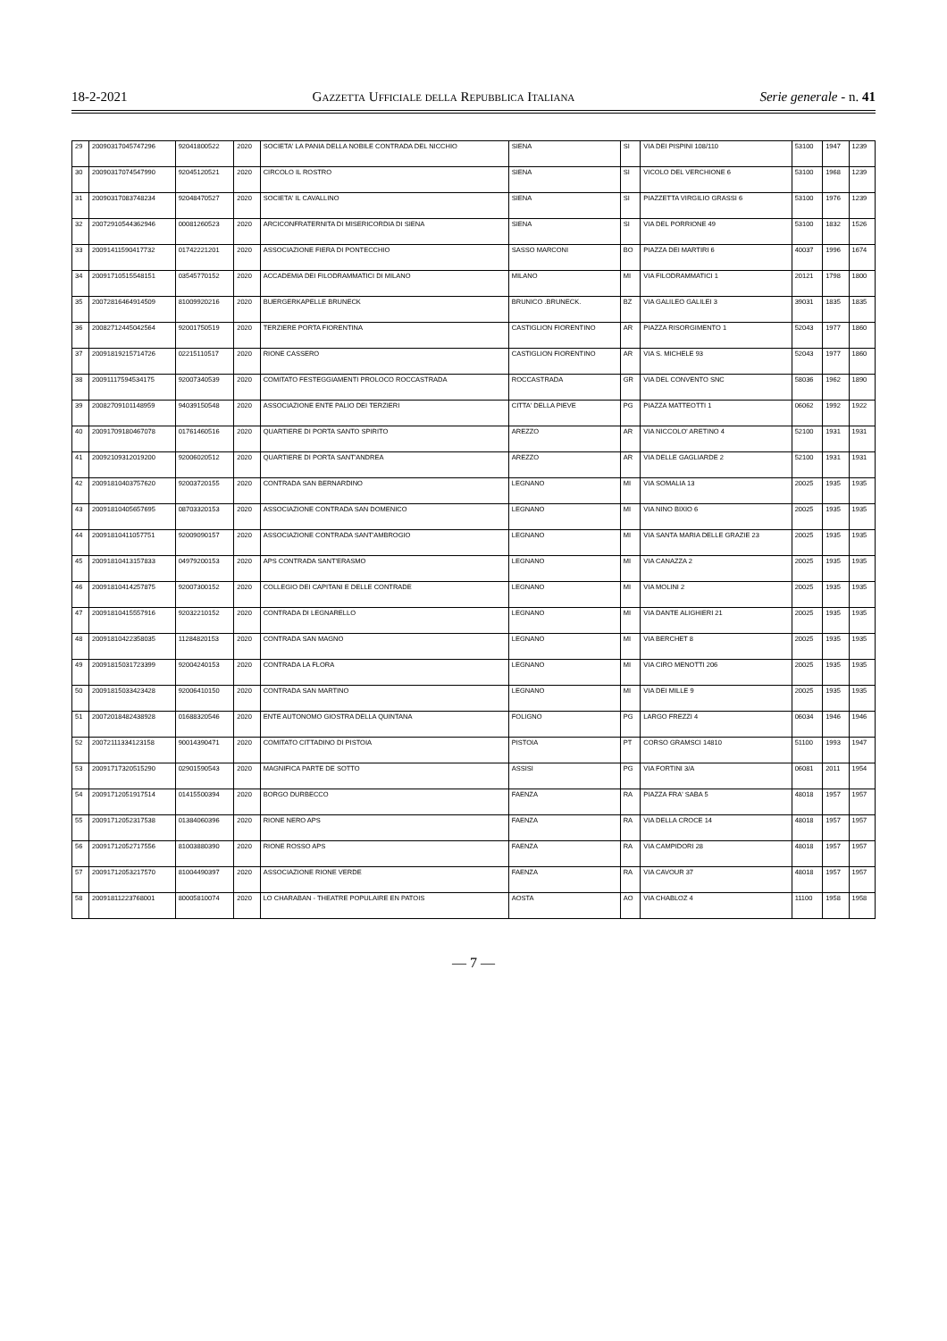18-2-2021 Gazzetta Ufficiale della Repubblica Italiana Serie generale - n. 41
| 29 | 20090317045747296 | 92041800522 | 2020 | SOCIETA' LA PANIA DELLA NOBILE CONTRADA DEL NICCHIO | SIENA | SI | VIA DEI PISPINI 108/110 | 53100 | 1947 | 1239 |
| 30 | 20090317074547990 | 92045120521 | 2020 | CIRCOLO IL ROSTRO | SIENA | SI | VICOLO DEL VERCHIONE 6 | 53100 | 1968 | 1239 |
| 31 | 20090317083748234 | 92048470527 | 2020 | SOCIETA' IL CAVALLINO | SIENA | SI | PIAZZETTA VIRGILIO GRASSI 6 | 53100 | 1976 | 1239 |
| 32 | 20072910544362946 | 00081260523 | 2020 | ARCICONFRATERNITA DI MISERICORDIA DI SIENA | SIENA | SI | VIA DEL PORRIONE 49 | 53100 | 1832 | 1526 |
| 33 | 20091411590417732 | 01742221201 | 2020 | ASSOCIAZIONE FIERA DI PONTECCHIO | SASSO MARCONI | BO | PIAZZA DEI MARTIRI 6 | 40037 | 1996 | 1674 |
| 34 | 20091710515548151 | 03545770152 | 2020 | ACCADEMIA DEI FILODRAMMATICI DI MILANO | MILANO | MI | VIA FILODRAMMATICI 1 | 20121 | 1798 | 1800 |
| 35 | 20072816464914509 | 81009920216 | 2020 | BUERGERKAPELLE BRUNECK | BRUNICO .BRUNECK. | BZ | VIA GALILEO GALILEI 3 | 39031 | 1835 | 1835 |
| 36 | 20082712445042564 | 92001750519 | 2020 | TERZIERE PORTA FIORENTINA | CASTIGLION FIORENTINO | AR | PIAZZA RISORGIMENTO 1 | 52043 | 1977 | 1860 |
| 37 | 20091819215714726 | 02215110517 | 2020 | RIONE CASSERO | CASTIGLION FIORENTINO | AR | VIA S. MICHELE 93 | 52043 | 1977 | 1860 |
| 38 | 20091117594534175 | 92007340539 | 2020 | COMITATO FESTEGGIAMENTI PROLOCO ROCCASTRADA | ROCCASTRADA | GR | VIA DEL CONVENTO SNC | 58036 | 1962 | 1890 |
| 39 | 20082709101148959 | 94039150548 | 2020 | ASSOCIAZIONE ENTE PALIO DEI TERZIERI | CITTA' DELLA PIEVE | PG | PIAZZA MATTEOTTI 1 | 06062 | 1992 | 1922 |
| 40 | 20091709180467078 | 01761460516 | 2020 | QUARTIERE DI PORTA SANTO SPIRITO | AREZZO | AR | VIA NICCOLO' ARETINO 4 | 52100 | 1931 | 1931 |
| 41 | 20092109312019200 | 92006020512 | 2020 | QUARTIERE DI PORTA SANT'ANDREA | AREZZO | AR | VIA DELLE GAGLIARDE 2 | 52100 | 1931 | 1931 |
| 42 | 20091810403757620 | 92003720155 | 2020 | CONTRADA SAN BERNARDINO | LEGNANO | MI | VIA SOMALIA 13 | 20025 | 1935 | 1935 |
| 43 | 20091810405657695 | 08703320153 | 2020 | ASSOCIAZIONE CONTRADA SAN DOMENICO | LEGNANO | MI | VIA NINO BIXIO 6 | 20025 | 1935 | 1935 |
| 44 | 20091810411057751 | 92009090157 | 2020 | ASSOCIAZIONE CONTRADA SANT'AMBROGIO | LEGNANO | MI | VIA SANTA MARIA DELLE GRAZIE 23 | 20025 | 1935 | 1935 |
| 45 | 20091810413157833 | 04979200153 | 2020 | APS CONTRADA SANT'ERASMO | LEGNANO | MI | VIA CANAZZA 2 | 20025 | 1935 | 1935 |
| 46 | 20091810414257875 | 92007300152 | 2020 | COLLEGIO DEI CAPITANI E DELLE CONTRADE | LEGNANO | MI | VIA MOLINI 2 | 20025 | 1935 | 1935 |
| 47 | 20091810415557916 | 92032210152 | 2020 | CONTRADA DI LEGNARELLO | LEGNANO | MI | VIA DANTE ALIGHIERI 21 | 20025 | 1935 | 1935 |
| 48 | 20091810422358035 | 11284820153 | 2020 | CONTRADA SAN MAGNO | LEGNANO | MI | VIA BERCHET 8 | 20025 | 1935 | 1935 |
| 49 | 20091815031723399 | 92004240153 | 2020 | CONTRADA LA FLORA | LEGNANO | MI | VIA CIRO MENOTTI 206 | 20025 | 1935 | 1935 |
| 50 | 20091815033423428 | 92006410150 | 2020 | CONTRADA SAN MARTINO | LEGNANO | MI | VIA DEI MILLE 9 | 20025 | 1935 | 1935 |
| 51 | 20072018482438928 | 01688320546 | 2020 | ENTE AUTONOMO GIOSTRA DELLA QUINTANA | FOLIGNO | PG | LARGO FREZZI 4 | 06034 | 1946 | 1946 |
| 52 | 20072111334123158 | 90014390471 | 2020 | COMITATO CITTADINO DI PISTOIA | PISTOIA | PT | CORSO GRAMSCI 14810 | 51100 | 1993 | 1947 |
| 53 | 20091717320515290 | 02901590543 | 2020 | MAGNIFICA PARTE DE SOTTO | ASSISI | PG | VIA FORTINI 3/A | 06081 | 2011 | 1954 |
| 54 | 20091712051917514 | 01415500394 | 2020 | BORGO DURBECCO | FAENZA | RA | PIAZZA FRA' SABA 5 | 48018 | 1957 | 1957 |
| 55 | 20091712052317538 | 01384060396 | 2020 | RIONE NERO APS | FAENZA | RA | VIA DELLA CROCE 14 | 48018 | 1957 | 1957 |
| 56 | 20091712052717556 | 81003880390 | 2020 | RIONE ROSSO APS | FAENZA | RA | VIA CAMPIDORI 28 | 48018 | 1957 | 1957 |
| 57 | 20091712053217570 | 81004490397 | 2020 | ASSOCIAZIONE RIONE VERDE | FAENZA | RA | VIA CAVOUR 37 | 48018 | 1957 | 1957 |
| 58 | 20091811223768001 | 80005810074 | 2020 | LO CHARABAN - THEATRE POPULAIRE EN PATOIS | AOSTA | AO | VIA CHABLOZ 4 | 11100 | 1958 | 1958 |
— 7 —